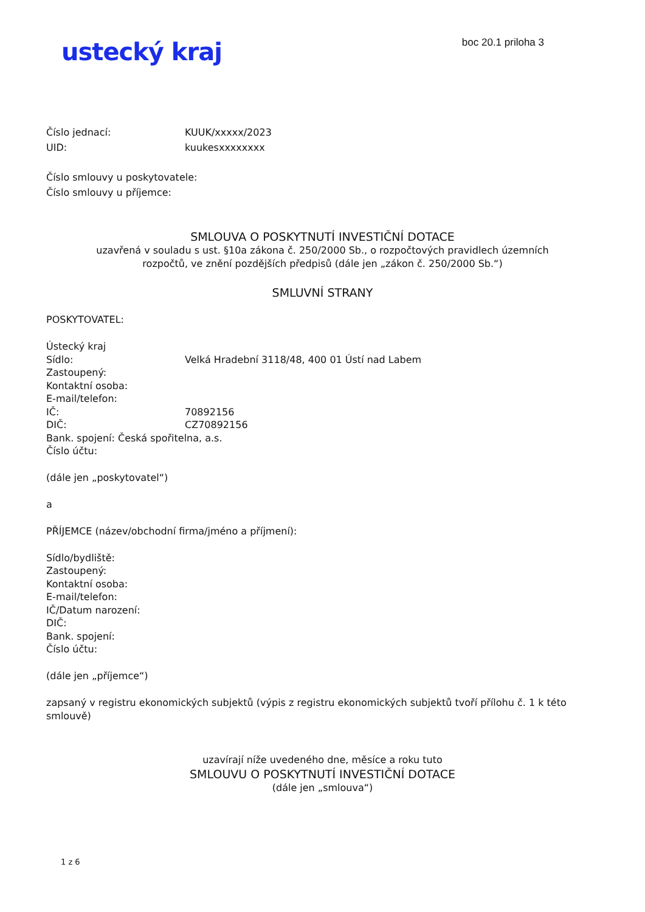ustecký kraj
boc 20.1 priloha 3
Číslo jednací: KUUK/xxxxx/2023
UID: kuukesxxxxxxxx
Číslo smlouvy u poskytovatele:
Číslo smlouvy u příjemce:
SMLOUVA O POSKYTNUTÍ INVESTIČNÍ DOTACE
uzavřená v souladu s ust. §10a zákona č. 250/2000 Sb., o rozpočtových pravidlech územních
rozpočtů, ve znění pozdějších předpisů (dále jen „zákon č. 250/2000 Sb.“)
SMLUVNÍ STRANY
POSKYTOVATEL:
Ústecký kraj
Sídlo: Velká Hradební 3118/48, 400 01 Ústí nad Labem
Zastoupený:
Kontaktní osoba:
E-mail/telefon:
IČ: 70892156
DIČ: CZ70892156
Bank. spojení: Česká spořitelna, a.s.
Číslo účtu:
(dále jen „poskytovatel“)
a
PŘÍJEMCE (název/obchodní firma/jméno a příjmení):
Sídlo/bydliště:
Zastoupený:
Kontaktní osoba:
E-mail/telefon:
IČ/Datum narození:
DIČ:
Bank. spojení:
Číslo účtu:
(dále jen „příjemce“)
zapsaný v registru ekonomických subjektů (výpis z registru ekonomických subjektů tvoří přílohu č. 1 k této smlouvě)
uzavírají níže uvedeného dne, měsíce a roku tuto
SMLOUVU O POSKYTNUTÍ INVESTIČNÍ DOTACE
(dále jen „smlouva“)
1 z 6